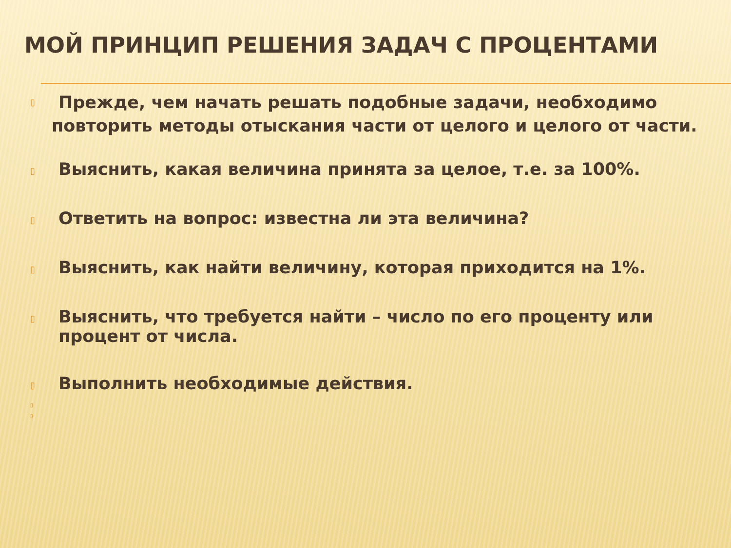МОЙ ПРИНЦИП РЕШЕНИЯ ЗАДАЧ С ПРОЦЕНТАМИ
▯ Прежде, чем начать решать подобные задачи, необходимо
повторить методы отыскания части от целого и целого от части.
▯ Выяснить, какая величина принята за целое, т.е. за 100%.
▯ Ответить на вопрос: известна ли эта величина?
▯ Выяснить, как найти величину, которая приходится на 1%.
▯ Выяснить, что требуется найти – число по его проценту или процент от числа.
▯ Выполнить необходимые действия.
▯
▯